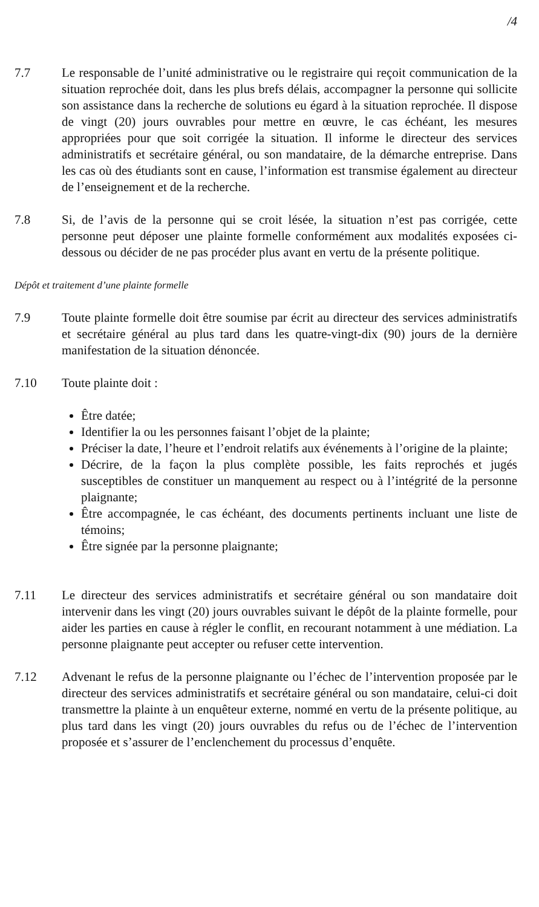/4
7.7 Le responsable de l’unité administrative ou le registraire qui reçoit communication de la situation reprochée doit, dans les plus brefs délais, accompagner la personne qui sollicite son assistance dans la recherche de solutions eu égard à la situation reprochée. Il dispose de vingt (20) jours ouvrables pour mettre en œuvre, le cas échéant, les mesures appropriées pour que soit corrigée la situation. Il informe le directeur des services administratifs et secrétaire général, ou son mandataire, de la démarche entreprise. Dans les cas où des étudiants sont en cause, l’information est transmise également au directeur de l’enseignement et de la recherche.
7.8 Si, de l’avis de la personne qui se croit lésée, la situation n’est pas corrigée, cette personne peut déposer une plainte formelle conformément aux modalités exposées ci-dessous ou décider de ne pas procéder plus avant en vertu de la présente politique.
Dépôt et traitement d’une plainte formelle
7.9 Toute plainte formelle doit être soumise par écrit au directeur des services administratifs et secrétaire général au plus tard dans les quatre-vingt-dix (90) jours de la dernière manifestation de la situation dénoncée.
7.10 Toute plainte doit :
Être datée;
Identifier la ou les personnes faisant l’objet de la plainte;
Préciser la date, l’heure et l’endroit relatifs aux événements à l’origine de la plainte;
Décrire, de la façon la plus complète possible, les faits reprochés et jugés susceptibles de constituer un manquement au respect ou à l’intégrité de la personne plaignante;
Être accompagnée, le cas échéant, des documents pertinents incluant une liste de témoins;
Être signée par la personne plaignante;
7.11 Le directeur des services administratifs et secrétaire général ou son mandataire doit intervenir dans les vingt (20) jours ouvrables suivant le dépôt de la plainte formelle, pour aider les parties en cause à régler le conflit, en recourant notamment à une médiation. La personne plaignante peut accepter ou refuser cette intervention.
7.12 Advenant le refus de la personne plaignante ou l’échec de l’intervention proposée par le directeur des services administratifs et secrétaire général ou son mandataire, celui-ci doit transmettre la plainte à un enquêteur externe, nommé en vertu de la présente politique, au plus tard dans les vingt (20) jours ouvrables du refus ou de l’échec de l’intervention proposée et s’assurer de l’enclenchement du processus d’enquête.